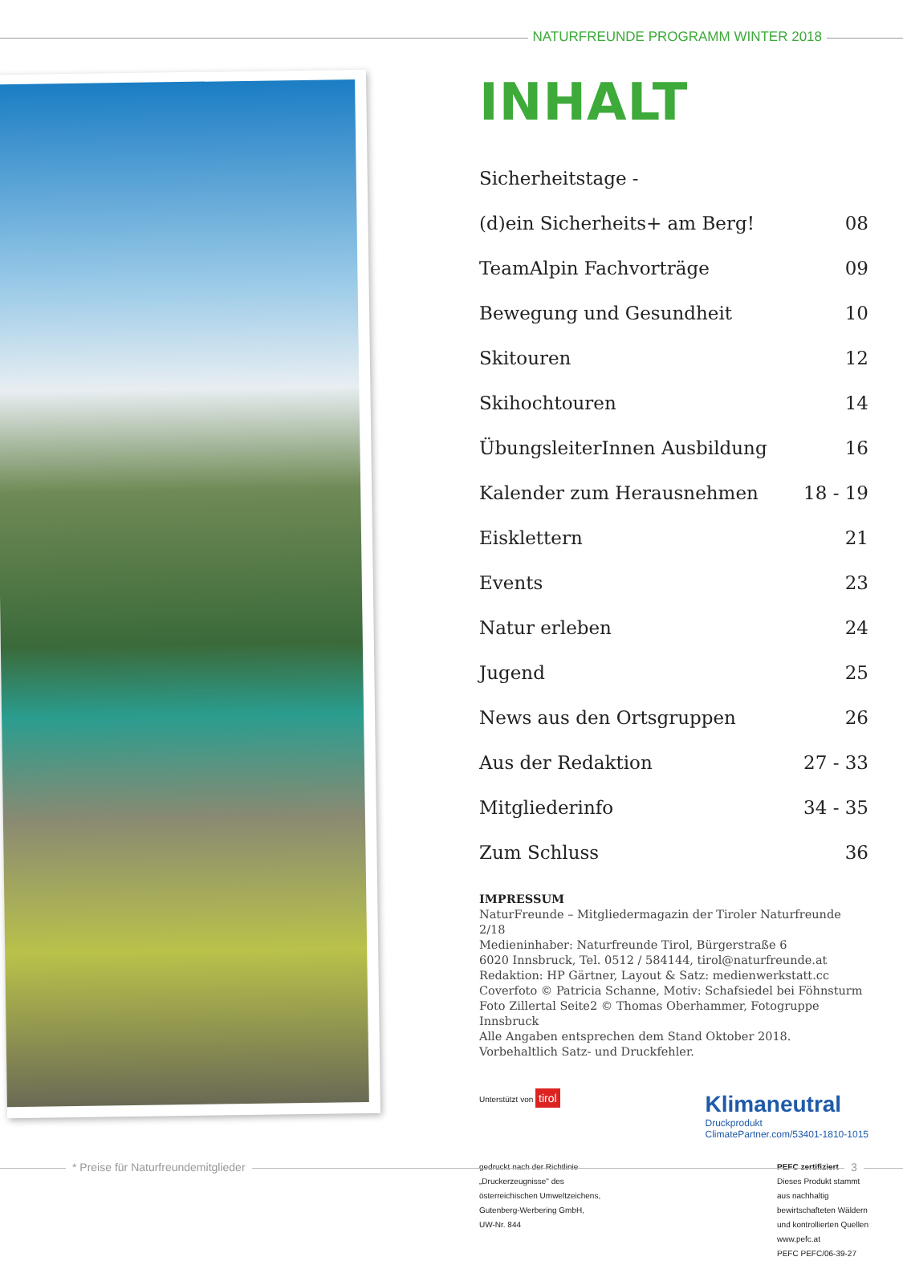NATURFREUNDE PROGRAMM WINTER 2018
INHALT
| Sicherheitstage - | |
| (d)ein Sicherheits+ am Berg! | 08 |
| TeamAlpin Fachvorträge | 09 |
| Bewegung und Gesundheit | 10 |
| Skitouren | 12 |
| Skihochtouren | 14 |
| ÜbungsleiterInnen Ausbildung | 16 |
| Kalender zum Herausnehmen | 18 - 19 |
| Eisklettern | 21 |
| Events | 23 |
| Natur erleben | 24 |
| Jugend | 25 |
| News aus den Ortsgruppen | 26 |
| Aus der Redaktion | 27 - 33 |
| Mitgliederinfo | 34 - 35 |
| Zum Schluss | 36 |
IMPRESSUM
NaturFreunde – Mitgliedermagazin der Tiroler Naturfreunde 2/18
Medieninhaber: Naturfreunde Tirol, Bürgerstraße 6
6020 Innsbruck, Tel. 0512 / 584144, tirol@naturfreunde.at
Redaktion: HP Gärtner, Layout & Satz: medienwerkstatt.cc
Coverfoto © Patricia Schanne, Motiv: Schafsiedel bei Föhnsturm
Foto Zillertal Seite2 © Thomas Oberhammer, Fotogruppe Innsbruck
Alle Angaben entsprechen dem Stand Oktober 2018.
Vorbehaltlich Satz- und Druckfehler.
Unterstützt von tirol
Klimaneutral
Druckprodukt
ClimatePartner.com/53401-1810-1015
gedruckt nach der Richtlinie
„Druckerzeugnisse" des
österreichischen Umweltzeichens,
Gutenberg-Werbering GmbH,
UW-Nr. 844
PEFC zertifiziert
Dieses Produkt stammt
aus nachhaltig
bewirtschafteten Wäldern
und kontrollierten Quellen
www.pefc.at
PEFC PEFC/06-39-27
* Preise für Naturfreundemitglieder 3